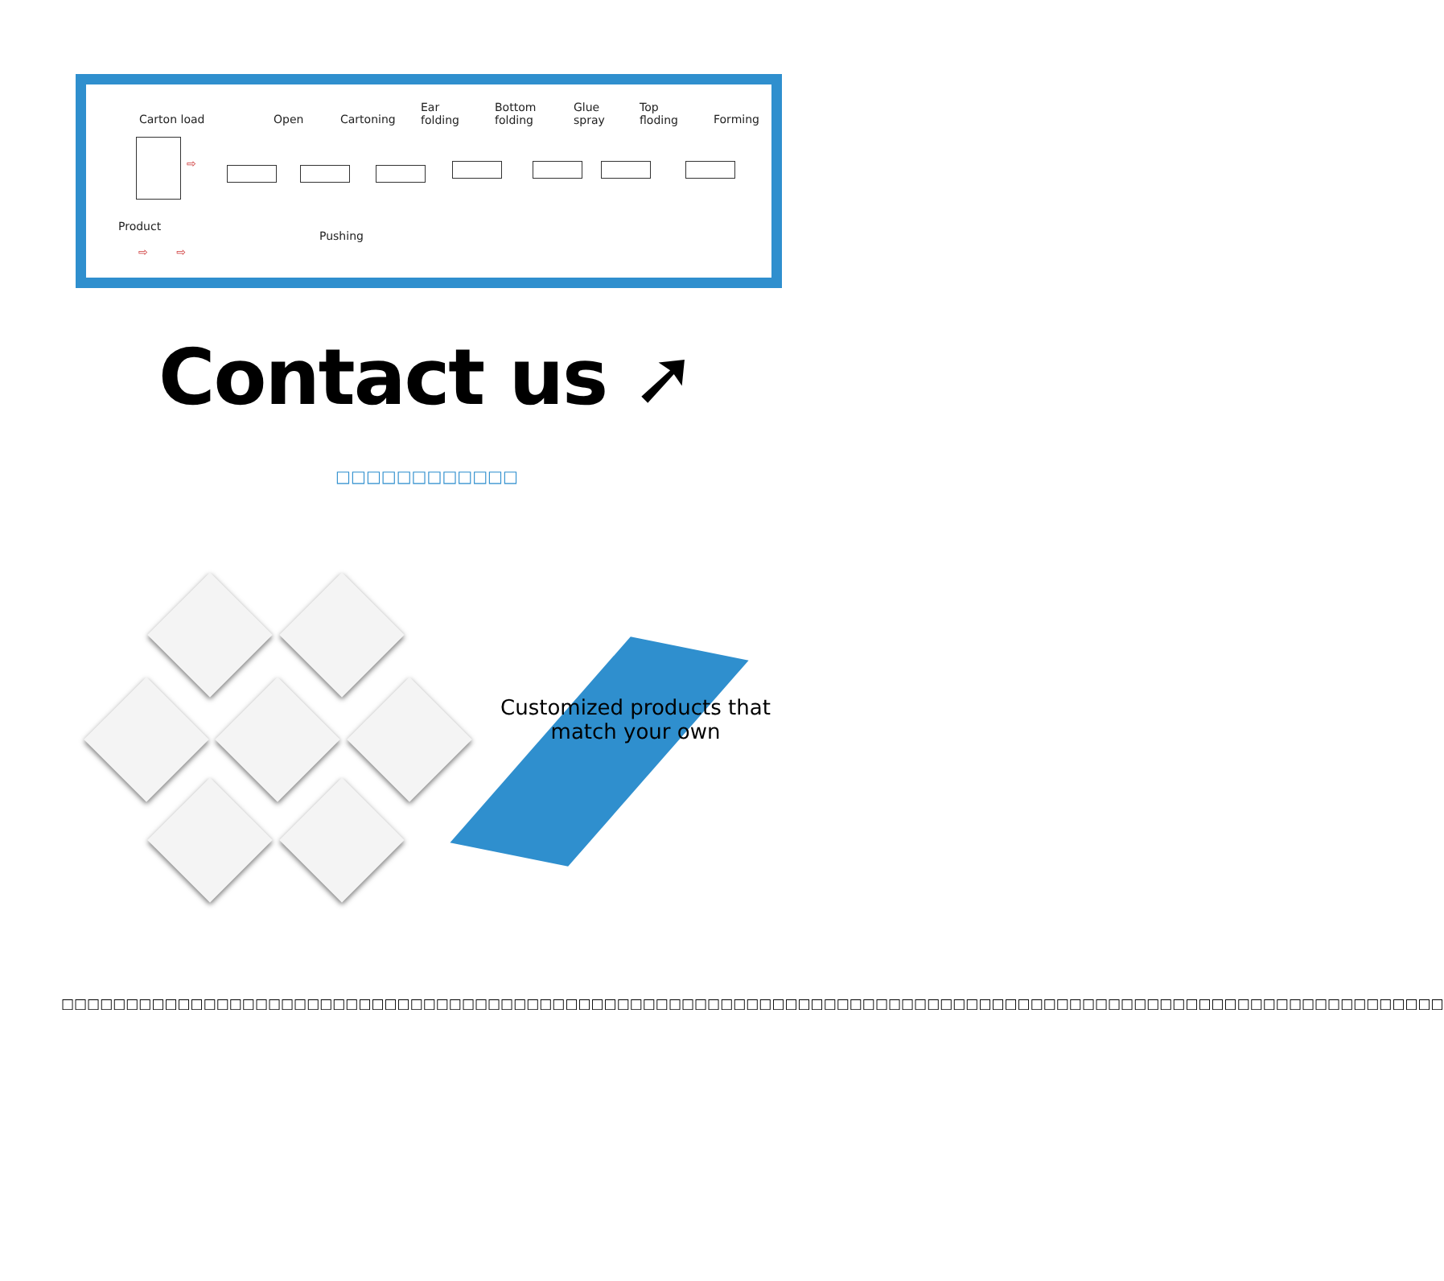Carton load Open Cartoning
Ear
folding
Bottom
folding
Glue
spray
Top
floding Forming
Product
Pushing
⇨
⇨ ⇨
Contact us ➚
□□□□□□□□□□□□
Customized products that match your own
□□□□□□□□□□□□□□□□□□□□□□□□□□□□□□□□□□□□□□□□□□□□□□□□□□□□□□□□□□□□□□□□□□□□□□□□□□□□□□□□□□□□□□□□□□□□□□□□□□□□□□□□□□□